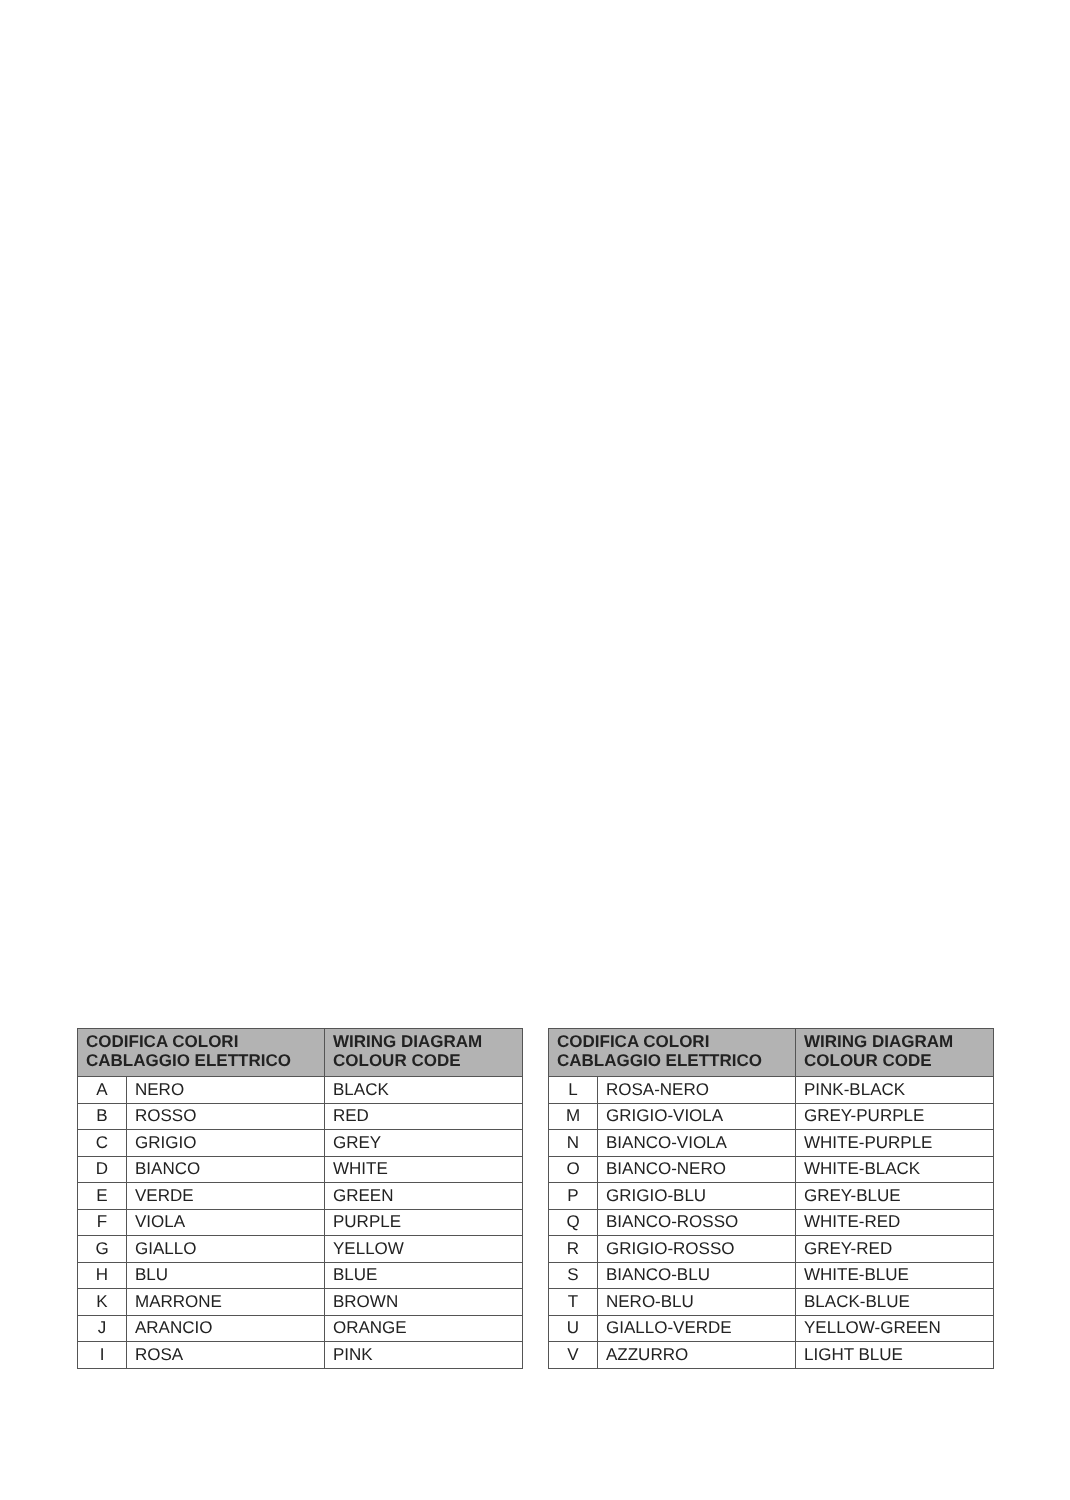| CODIFICA COLORI CABLAGGIO ELETTRICO | | WIRING DIAGRAM COLOUR CODE |
| --- | --- | --- |
| A | NERO | BLACK |
| B | ROSSO | RED |
| C | GRIGIO | GREY |
| D | BIANCO | WHITE |
| E | VERDE | GREEN |
| F | VIOLA | PURPLE |
| G | GIALLO | YELLOW |
| H | BLU | BLUE |
| K | MARRONE | BROWN |
| J | ARANCIO | ORANGE |
| I | ROSA | PINK |
| CODIFICA COLORI CABLAGGIO ELETTRICO | | WIRING DIAGRAM COLOUR CODE |
| --- | --- | --- |
| L | ROSA-NERO | PINK-BLACK |
| M | GRIGIO-VIOLA | GREY-PURPLE |
| N | BIANCO-VIOLA | WHITE-PURPLE |
| O | BIANCO-NERO | WHITE-BLACK |
| P | GRIGIO-BLU | GREY-BLUE |
| Q | BIANCO-ROSSO | WHITE-RED |
| R | GRIGIO-ROSSO | GREY-RED |
| S | BIANCO-BLU | WHITE-BLUE |
| T | NERO-BLU | BLACK-BLUE |
| U | GIALLO-VERDE | YELLOW-GREEN |
| V | AZZURRO | LIGHT BLUE |